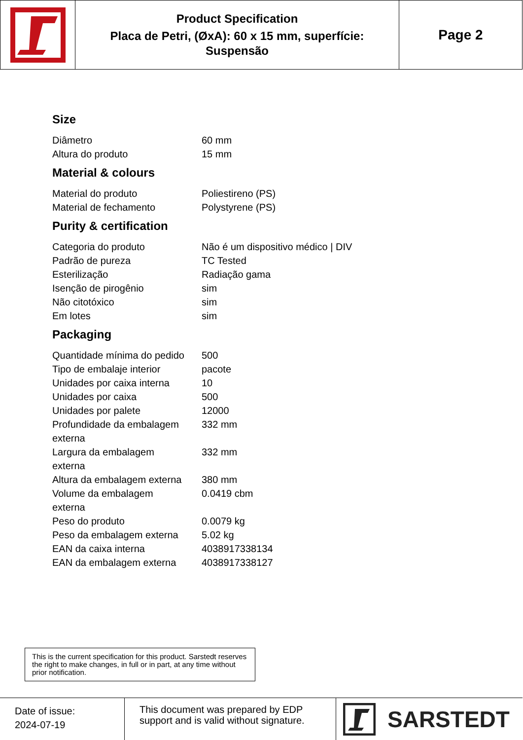Product Specification
Placa de Petri, (ØxA): 60 x 15 mm, superfície:
Suspensão
Page 2
Size
| Diâmetro | 60 mm |
| Altura do produto | 15 mm |
Material & colours
| Material do produto | Poliestireno (PS) |
| Material de fechamento | Polystyrene (PS) |
Purity & certification
| Categoria do produto | Não é um dispositivo médico / DIV |
| Padrão de pureza | TC Tested |
| Esterilização | Radiação gama |
| Isenção de pirogênio | sim |
| Não citotóxico | sim |
| Em lotes | sim |
Packaging
| Quantidade mínima do pedido | 500 |
| Tipo de embalaje interior | pacote |
| Unidades por caixa interna | 10 |
| Unidades por caixa | 500 |
| Unidades por palete | 12000 |
| Profundidade da embalagem externa | 332 mm |
| Largura da embalagem externa | 332 mm |
| Altura da embalagem externa | 380 mm |
| Volume da embalagem externa | 0.0419 cbm |
| Peso do produto | 0.0079 kg |
| Peso da embalagem externa | 5.02 kg |
| EAN da caixa interna | 4038917338134 |
| EAN da embalagem externa | 4038917338127 |
This is the current specification for this product. Sarstedt reserves the right to make changes, in full or in part, at any time without prior notification.
Date of issue:
2024-07-19
This document was prepared by EDP support and is valid without signature.
SARSTEDT